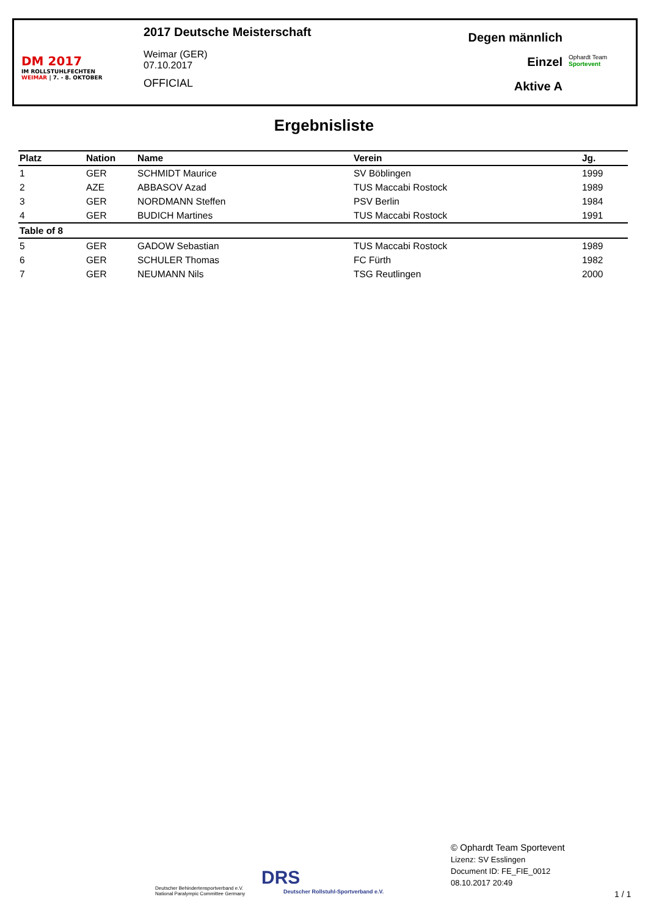DM 2017
IM ROLLSTUHLFECHTEN
WEIMAR | 7. - 8. OKTOBER
2017 Deutsche Meisterschaft
Weimar (GER)
07.10.2017
OFFICIAL
Degen männlich
Einzel
Aktive A
Ophardt Team
Sportevent
Ergebnisliste
| Platz | Nation | Name | Verein | Jg. |
| --- | --- | --- | --- | --- |
| 1 | GER | SCHMIDT Maurice | SV Böblingen | 1999 |
| 2 | AZE | ABBASOV Azad | TUS Maccabi Rostock | 1989 |
| 3 | GER | NORDMANN Steffen | PSV Berlin | 1984 |
| 4 | GER | BUDICH Martines | TUS Maccabi Rostock | 1991 |
| Table of 8 | | | | |
| 5 | GER | GADOW Sebastian | TUS Maccabi Rostock | 1989 |
| 6 | GER | SCHULER Thomas | FC Fürth | 1982 |
| 7 | GER | NEUMANN Nils | TSG Reutlingen | 2000 |
Deutscher Behindertensportverband e.V.
National Paralympic Committee Germany
DRS
Deutscher Rollstuhl-Sportverband e.V.
© Ophardt Team Sportevent
Lizenz: SV Esslingen
Document ID: FE_FIE_0012
08.10.2017 20:49
1 / 1